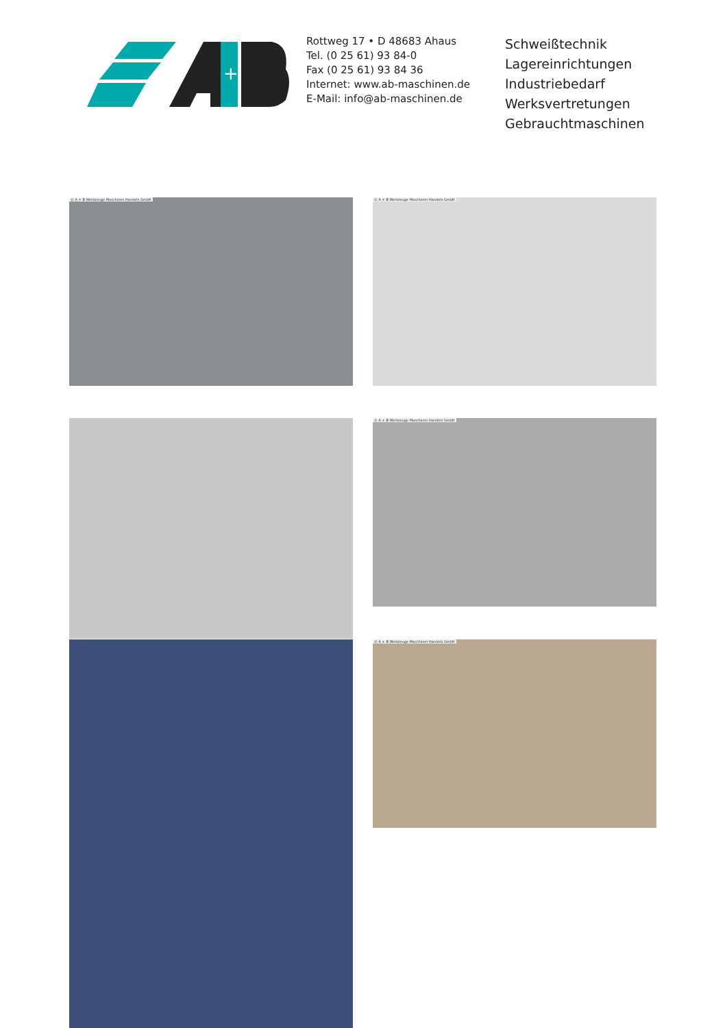+
Rottweg 17 • D 48683 Ahaus
Tel. (0 25 61) 93 84-0
Fax (0 25 61) 93 84 36
Internet: www.ab-maschinen.de
E-Mail: info@ab-maschinen.de
Schweißtechnik
Lagereinrichtungen
Industriebedarf
Werksvertretungen
Gebrauchtmaschinen
© A + B Werkzeuge Maschinen Handels GmbH © A + B Werkzeuge Maschinen Handels GmbH
© A + B Werkzeuge Maschinen Handels GmbH
© A + B Werkzeuge Maschinen Handels GmbH